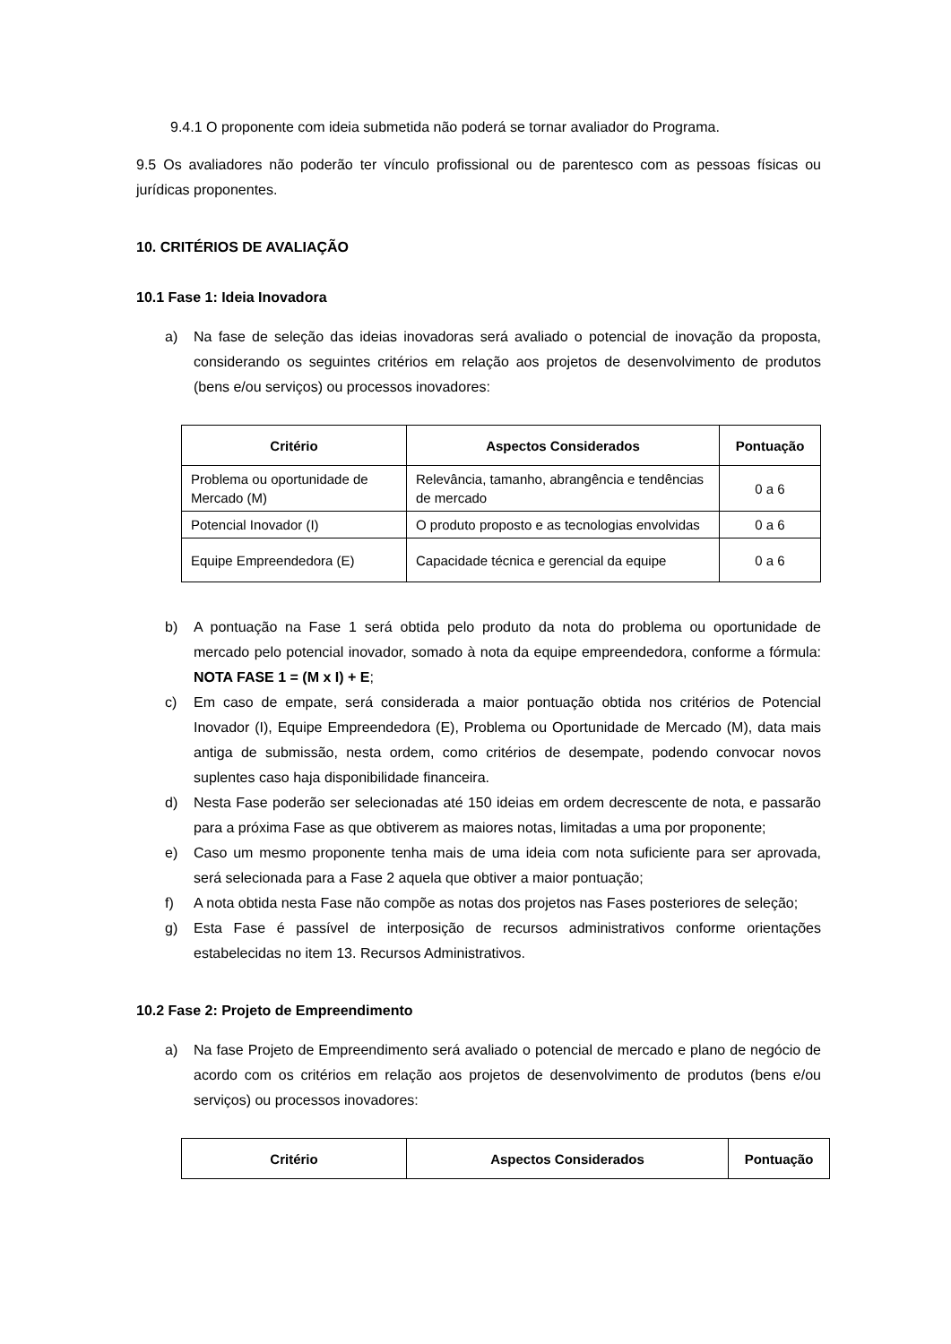9.4.1 O proponente com ideia submetida não poderá se tornar avaliador do Programa.
9.5 Os avaliadores não poderão ter vínculo profissional ou de parentesco com as pessoas físicas ou jurídicas proponentes.
10. CRITÉRIOS DE AVALIAÇÃO
10.1 Fase 1: Ideia Inovadora
a) Na fase de seleção das ideias inovadoras será avaliado o potencial de inovação da proposta, considerando os seguintes critérios em relação aos projetos de desenvolvimento de produtos (bens e/ou serviços) ou processos inovadores:
| Critério | Aspectos Considerados | Pontuação |
| --- | --- | --- |
| Problema ou oportunidade de Mercado (M) | Relevância, tamanho, abrangência e tendências de mercado | 0 a 6 |
| Potencial Inovador (I) | O produto proposto e as tecnologias envolvidas | 0 a 6 |
| Equipe Empreendedora (E) | Capacidade técnica e gerencial da equipe | 0 a 6 |
b) A pontuação na Fase 1 será obtida pelo produto da nota do problema ou oportunidade de mercado pelo potencial inovador, somado à nota da equipe empreendedora, conforme a fórmula: NOTA FASE 1 = (M x I) + E;
c) Em caso de empate, será considerada a maior pontuação obtida nos critérios de Potencial Inovador (I), Equipe Empreendedora (E), Problema ou Oportunidade de Mercado (M), data mais antiga de submissão, nesta ordem, como critérios de desempate, podendo convocar novos suplentes caso haja disponibilidade financeira.
d) Nesta Fase poderão ser selecionadas até 150 ideias em ordem decrescente de nota, e passarão para a próxima Fase as que obtiverem as maiores notas, limitadas a uma por proponente;
e) Caso um mesmo proponente tenha mais de uma ideia com nota suficiente para ser aprovada, será selecionada para a Fase 2 aquela que obtiver a maior pontuação;
f) A nota obtida nesta Fase não compõe as notas dos projetos nas Fases posteriores de seleção;
g) Esta Fase é passível de interposição de recursos administrativos conforme orientações estabelecidas no item 13. Recursos Administrativos.
10.2 Fase 2: Projeto de Empreendimento
a) Na fase Projeto de Empreendimento será avaliado o potencial de mercado e plano de negócio de acordo com os critérios em relação aos projetos de desenvolvimento de produtos (bens e/ou serviços) ou processos inovadores:
| Critério | Aspectos Considerados | Pontuação |
| --- | --- | --- |